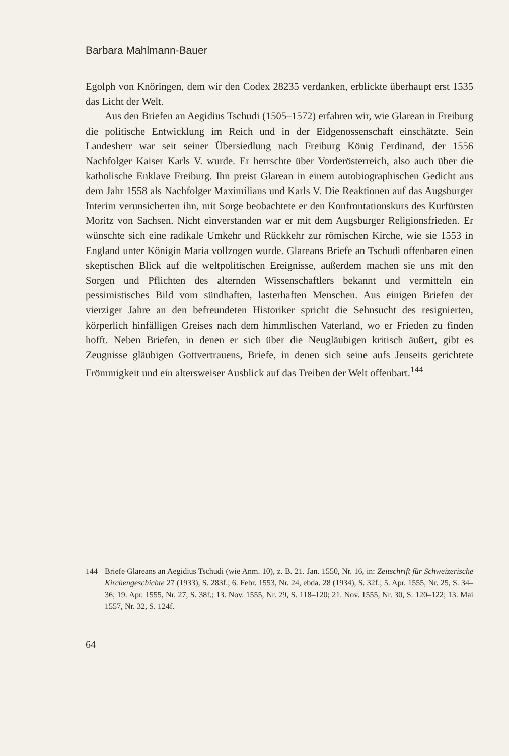Barbara Mahlmann-Bauer
Egolph von Knöringen, dem wir den Codex 28235 verdanken, erblickte überhaupt erst 1535 das Licht der Welt.
Aus den Briefen an Aegidius Tschudi (1505–1572) erfahren wir, wie Glarean in Freiburg die politische Entwicklung im Reich und in der Eidgenossenschaft einschätzte. Sein Landesherr war seit seiner Übersiedlung nach Freiburg König Ferdinand, der 1556 Nachfolger Kaiser Karls V. wurde. Er herrschte über Vorderösterreich, also auch über die katholische Enklave Freiburg. Ihn preist Glarean in einem autobiographischen Gedicht aus dem Jahr 1558 als Nachfolger Maximilians und Karls V. Die Reaktionen auf das Augsburger Interim verunsicherten ihn, mit Sorge beobachtete er den Konfrontationskurs des Kurfürsten Moritz von Sachsen. Nicht einverstanden war er mit dem Augsburger Religionsfrieden. Er wünschte sich eine radikale Umkehr und Rückkehr zur römischen Kirche, wie sie 1553 in England unter Königin Maria vollzogen wurde. Glareans Briefe an Tschudi offenbaren einen skeptischen Blick auf die weltpolitischen Ereignisse, außerdem machen sie uns mit den Sorgen und Pflichten des alternden Wissenschaftlers bekannt und vermitteln ein pessimistisches Bild vom sündhaften, lasterhaften Menschen. Aus einigen Briefen der vierziger Jahre an den befreundeten Historiker spricht die Sehnsucht des resignierten, körperlich hinfälligen Greises nach dem himmlischen Vaterland, wo er Frieden zu finden hofft. Neben Briefen, in denen er sich über die Neugläubigen kritisch äußert, gibt es Zeugnisse gläubigen Gottvertrauens, Briefe, in denen sich seine aufs Jenseits gerichtete Frömmigkeit und ein altersweiser Ausblick auf das Treiben der Welt offenbart.<sup>144</sup>
144 Briefe Glareans an Aegidius Tschudi (wie Anm. 10), z. B. 21. Jan. 1550, Nr. 16, in: Zeitschrift für Schweizerische Kirchengeschichte 27 (1933), S. 283f.; 6. Febr. 1553, Nr. 24, ebda. 28 (1934), S. 32f.; 5. Apr. 1555, Nr. 25, S. 34–36; 19. Apr. 1555, Nr. 27, S. 38f.; 13. Nov. 1555, Nr. 29, S. 118–120; 21. Nov. 1555, Nr. 30, S. 120–122; 13. Mai 1557, Nr. 32, S. 124f.
64